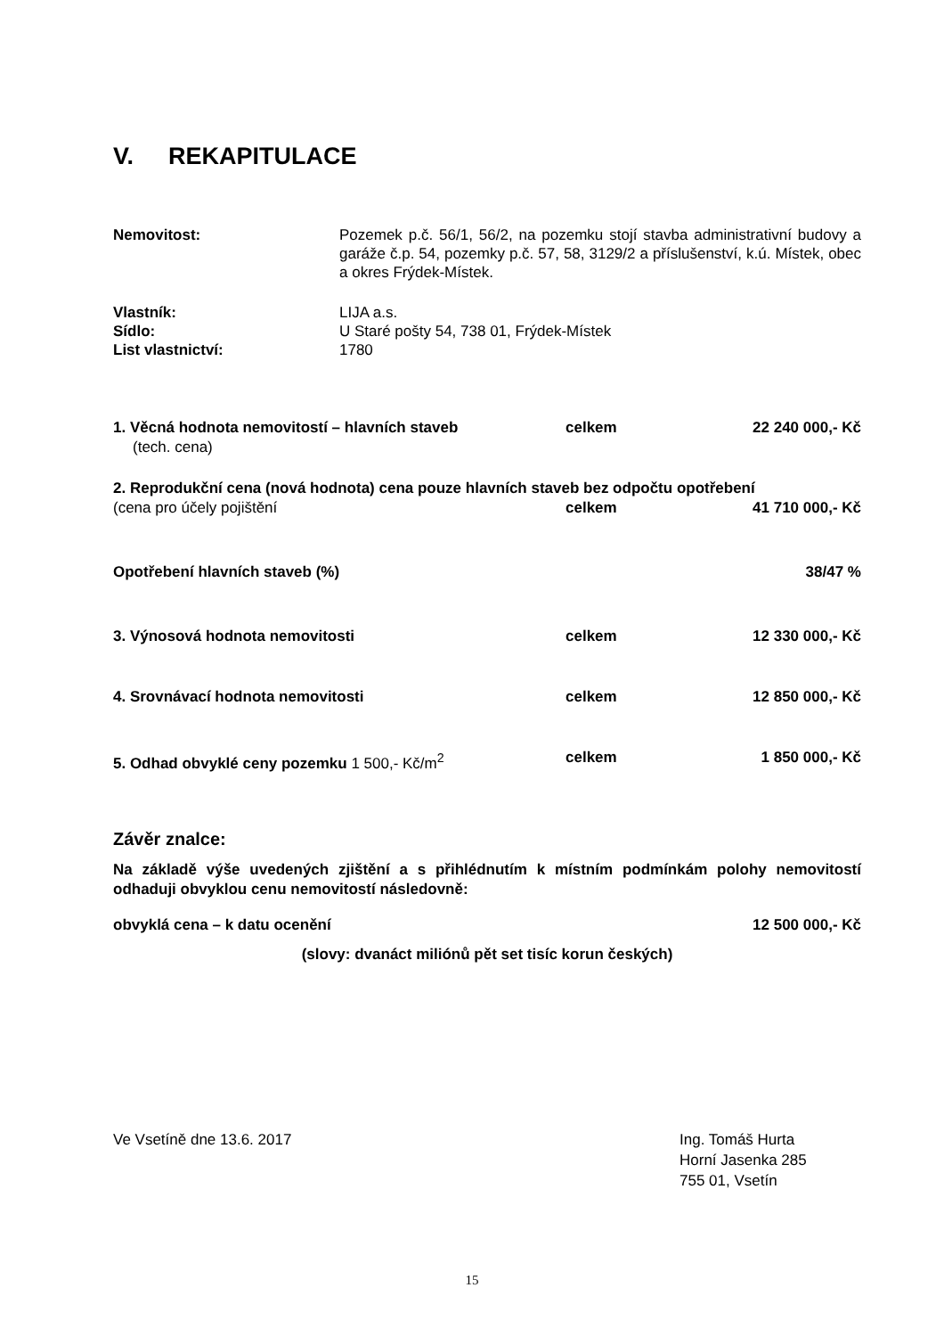V. REKAPITULACE
Nemovitost: Pozemek p.č. 56/1, 56/2, na pozemku stojí stavba administrativní budovy a garáže č.p. 54, pozemky p.č. 57, 58, 3129/2 a příslušenství, k.ú. Místek, obec a okres Frýdek-Místek.
Vlastník: LIJA a.s.
Sídlo: U Staré pošty 54, 738 01, Frýdek-Místek
List vlastnictví: 1780
1. Věcná hodnota nemovitostí – hlavních staveb celkem 22 240 000,- Kč
(tech. cena)
2. Reprodukční cena (nová hodnota) cena pouze hlavních staveb bez odpočtu opotřebení
(cena pro účely pojištění celkem 41 710 000,- Kč
Opotřebení hlavních staveb (%) 38/47 %
3. Výnosová hodnota nemovitosti celkem 12 330 000,- Kč
4. Srovnávací hodnota nemovitosti celkem 12 850 000,- Kč
5. Odhad obvyklé ceny pozemku 1 500,- Kč/m<sup>2</sup> celkem 1 850 000,- Kč
Závěr znalce:
Na základě výše uvedených zjištění a s přihlédnutím k místním podmínkám polohy nemovitostí odhaduji obvyklou cenu nemovitostí následovně:
obvyklá cena – k datu ocenění 12 500 000,- Kč
(slovy: dvanáct miliónů pět set tisíc korun českých)
Ve Vsetíně dne 13.6. 2017 Ing. Tomáš Hurta
Horní Jasenka 285
755 01, Vsetín
15